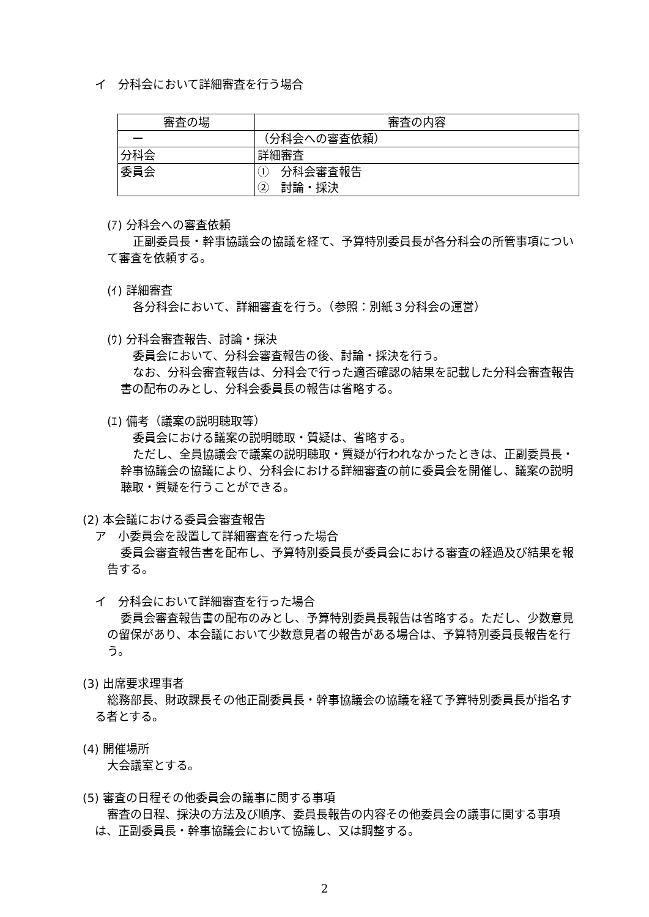イ　分科会において詳細審査を行う場合
| 審査の場 | 審査の内容 |
| ー | （分科会への審査依頼） |
| 分科会 | 詳細審査 |
| 委員会 | ① 分科会審査報告 ② 討論・採決 |
(ｱ) 分科会への審査依頼
正副委員長・幹事協議会の協議を経て、予算特別委員長が各分科会の所管事項について審査を依頼する。
(ｲ) 詳細審査
各分科会において、詳細審査を行う。（参照：別紙３分科会の運営）
(ｳ) 分科会審査報告、討論・採決
委員会において、分科会審査報告の後、討論・採決を行う。
なお、分科会審査報告は、分科会で行った適否確認の結果を記載した分科会審査報告書の配布のみとし、分科会委員長の報告は省略する。
(ｴ) 備考（議案の説明聴取等）
委員会における議案の説明聴取・質疑は、省略する。
ただし、全員協議会で議案の説明聴取・質疑が行われなかったときは、正副委員長・幹事協議会の協議により、分科会における詳細審査の前に委員会を開催し、議案の説明聴取・質疑を行うことができる。
(2) 本会議における委員会審査報告
ア　小委員会を設置して詳細審査を行った場合
委員会審査報告書を配布し、予算特別委員長が委員会における審査の経過及び結果を報告する。
イ　分科会において詳細審査を行った場合
委員会審査報告書の配布のみとし、予算特別委員長報告は省略する。ただし、少数意見の留保があり、本会議において少数意見者の報告がある場合は、予算特別委員長報告を行う。
(3) 出席要求理事者
総務部長、財政課長その他正副委員長・幹事協議会の協議を経て予算特別委員長が指名する者とする。
(4) 開催場所
大会議室とする。
(5) 審査の日程その他委員会の議事に関する事項
審査の日程、採決の方法及び順序、委員長報告の内容その他委員会の議事に関する事項は、正副委員長・幹事協議会において協議し、又は調整する。
2